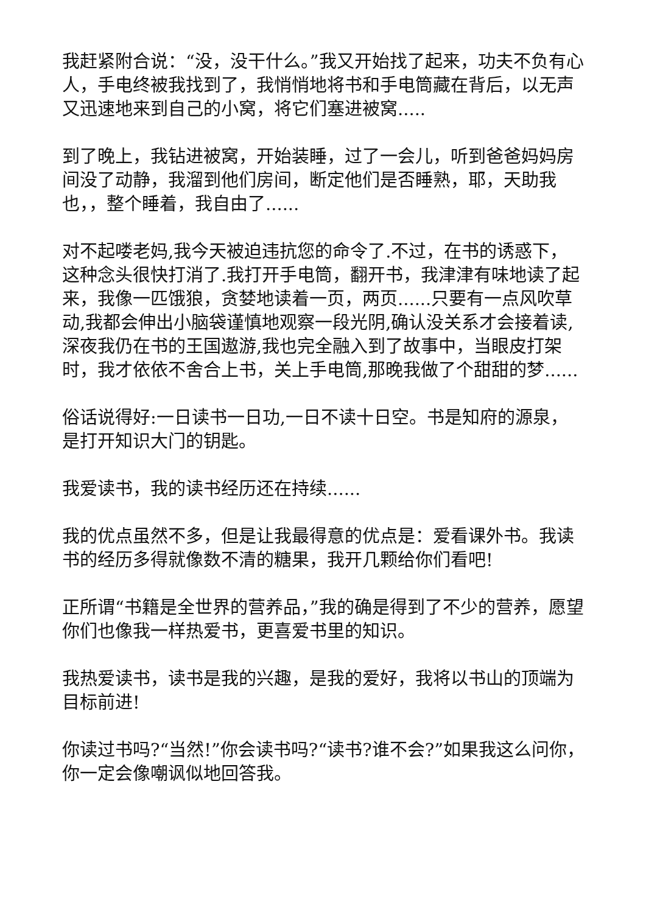我赶紧附合说：“没，没干什么。”我又开始找了起来，功夫不负有心人，手电终被我找到了，我悄悄地将书和手电筒藏在背后，以无声又迅速地来到自己的小窝，将它们塞进被窝.....
到了晚上，我钻进被窝，开始装睡，过了一会儿，听到爸爸妈妈房间没了动静，我溜到他们房间，断定他们是否睡熟，耶，天助我也，，整个睡着，我自由了......
对不起喽老妈,我今天被迫违抗您的命令了.不过，在书的诱惑下，这种念头很快打消了.我打开手电筒，翻开书，我津津有味地读了起来，我像一匹饿狼，贪婪地读着一页，两页......只要有一点风吹草动,我都会伸出小脑袋谨慎地观察一段光阴,确认没关系才会接着读,深夜我仍在书的王国遨游,我也完全融入到了故事中，当眼皮打架时，我才依依不舍合上书，关上手电筒,那晚我做了个甜甜的梦......
俗话说得好:一日读书一日功,一日不读十日空。书是知府的源泉，是打开知识大门的钥匙。
我爱读书，我的读书经历还在持续......
我的优点虽然不多，但是让我最得意的优点是：爱看课外书。我读书的经历多得就像数不清的糖果，我开几颗给你们看吧!
正所谓“书籍是全世界的营养品，”我的确是得到了不少的营养，愿望你们也像我一样热爱书，更喜爱书里的知识。
我热爱读书，读书是我的兴趣，是我的爱好，我将以书山的顶端为目标前进!
你读过书吗?“当然!”你会读书吗?“读书?谁不会?”如果我这么问你，你一定会像嘲讽似地回答我。